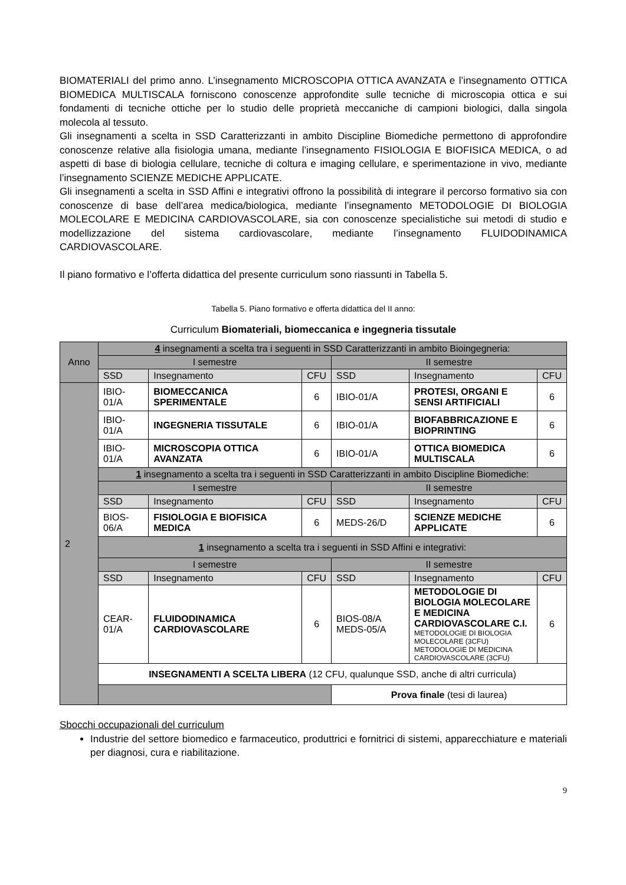BIOMATERIALI del primo anno. L’insegnamento MICROSCOPIA OTTICA AVANZATA e l’insegnamento OTTICA BIOMEDICA MULTISCALA forniscono conoscenze approfondite sulle tecniche di microscopia ottica e sui fondamenti di tecniche ottiche per lo studio delle proprietà meccaniche di campioni biologici, dalla singola molecola al tessuto.
Gli insegnamenti a scelta in SSD Caratterizzanti in ambito Discipline Biomediche permettono di approfondire conoscenze relative alla fisiologia umana, mediante l’insegnamento FISIOLOGIA E BIOFISICA MEDICA, o ad aspetti di base di biologia cellulare, tecniche di coltura e imaging cellulare, e sperimentazione in vivo, mediante l’insegnamento SCIENZE MEDICHE APPLICATE.
Gli insegnamenti a scelta in SSD Affini e integrativi offrono la possibilità di integrare il percorso formativo sia con conoscenze di base dell’area medica/biologica, mediante l’insegnamento METODOLOGIE DI BIOLOGIA MOLECOLARE E MEDICINA CARDIOVASCOLARE, sia con conoscenze specialistiche sui metodi di studio e modellizzazione del sistema cardiovascolare, mediante l’insegnamento FLUIDODINAMICA CARDIOVASCOLARE.
Il piano formativo e l’offerta didattica del presente curriculum sono riassunti in Tabella 5.
Tabella 5. Piano formativo e offerta didattica del II anno:
Curriculum Biomateriali, biomeccanica e ingegneria tissutale
| Anno | 4 insegnamenti a scelta tra i seguenti in SSD Caratterizzanti in ambito Bioingegneria: | | | | | |
| | I semestre | | | II semestre | | |
| | SSD | Insegnamento | CFU | SSD | Insegnamento | CFU |
| 2 | IBIO-01/A | BIOMECCANICA SPERIMENTALE | 6 | IBIO-01/A | PROTESI, ORGANI E SENSI ARTIFICIALI | 6 |
| | IBIO-01/A | INGEGNERIA TISSUTALE | 6 | IBIO-01/A | BIOFABBRICAZIONE E BIOPRINTING | 6 |
| | IBIO-01/A | MICROSCOPIA OTTICA AVANZATA | 6 | IBIO-01/A | OTTICA BIOMEDICA MULTISCALA | 6 |
| | 1 insegnamento a scelta tra i seguenti in SSD Caratterizzanti in ambito Discipline Biomediche: | | | | | |
| | I semestre | | | II semestre | | |
| | SSD | Insegnamento | CFU | SSD | Insegnamento | CFU |
| | BIOS-06/A | FISIOLOGIA E BIOFISICA MEDICA | 6 | MEDS-26/D | SCIENZE MEDICHE APPLICATE | 6 |
| | 1 insegnamento a scelta tra i seguenti in SSD Affini e integrativi: | | | | | |
| | I semestre | | | II semestre | | |
| | SSD | Insegnamento | CFU | SSD | Insegnamento | CFU |
| | CEAR-01/A | FLUIDODINAMICA CARDIOVASCOLARE | 6 | BIOS-08/A MEDS-05/A | METODOLOGIE DI BIOLOGIA MOLECOLARE E MEDICINA CARDIOVASCOLARE C.I. METODOLOGIE DI BIOLOGIA MOLECOLARE (3CFU) METODOLOGIE DI MEDICINA CARDIOVASCOLARE (3CFU) | 6 |
| | INSEGNAMENTI A SCELTA LIBERA (12 CFU, qualunque SSD, anche di altri curricula) | | | | | |
| | | | | Prova finale (tesi di laurea) | | |
Sbocchi occupazionali del curriculum
Industrie del settore biomedico e farmaceutico, produttrici e fornitrici di sistemi, apparecchiature e materiali per diagnosi, cura e riabilitazione.
9